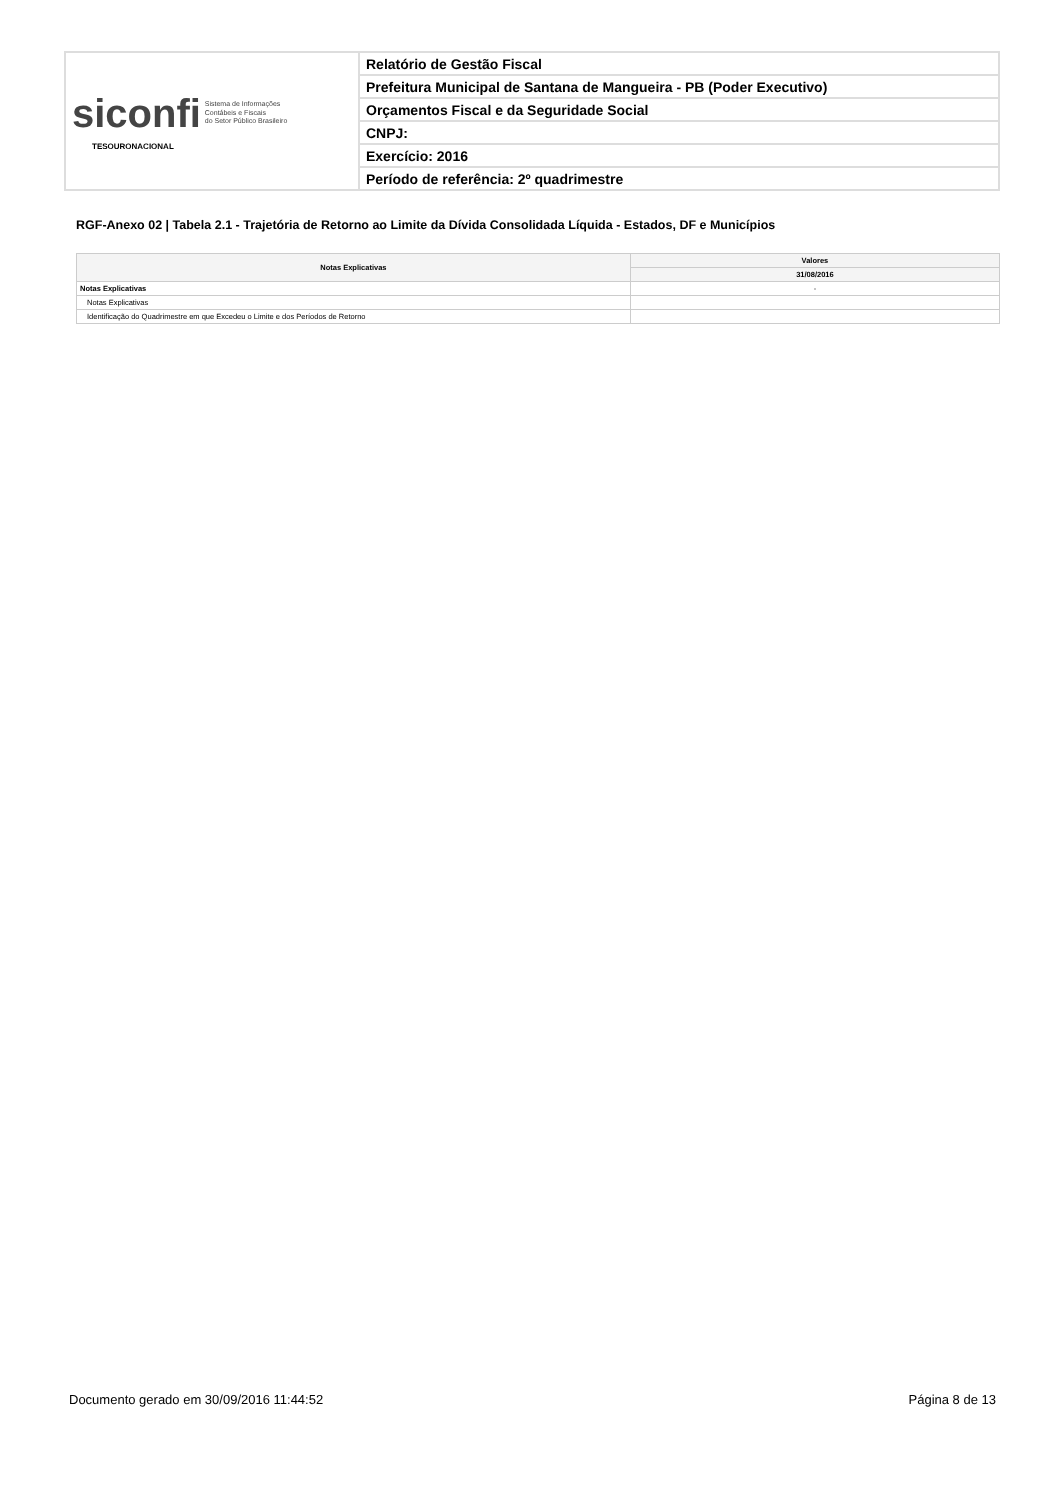| siconfi Sistema de Informações Contábeis e Fiscais do Setor Público Brasileiro TESOURONACIONAL | Relatório de Gestão Fiscal |
| | Prefeitura Municipal de Santana de Mangueira - PB (Poder Executivo) |
| | Orçamentos Fiscal e da Seguridade Social |
| | CNPJ: |
| | Exercício: 2016 |
| | Período de referência: 2º quadrimestre |
RGF-Anexo 02 | Tabela 2.1 - Trajetória de Retorno ao Limite da Dívida Consolidada Líquida - Estados, DF e Municípios
| Notas Explicativas | Valores |
| --- | --- |
| | 31/08/2016 |
| Notas Explicativas | - |
| Notas Explicativas | |
| Identificação do Quadrimestre em que Excedeu o Limite e dos Períodos de Retorno | |
Documento gerado em 30/09/2016 11:44:52 Página 8 de 13